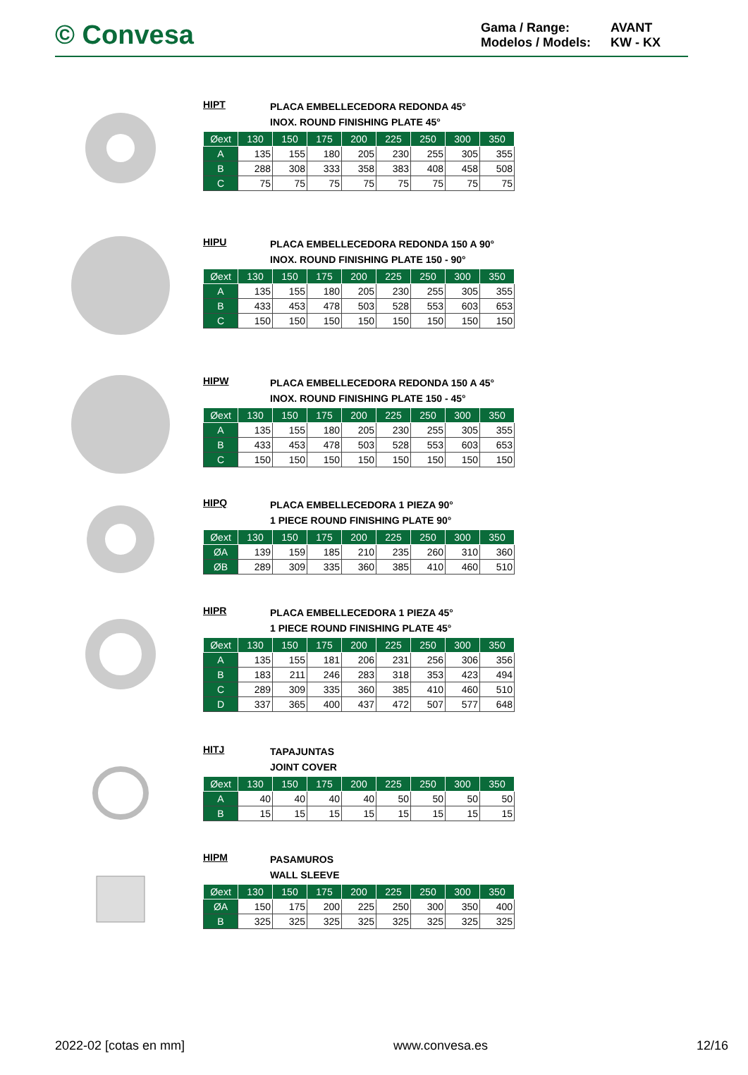© Convesa
Gama / Range: AVANT Modelos / Models: KW - KX
HIPT
PLACA EMBELLECEDORA REDONDA 45°
INOX. ROUND FINISHING PLATE 45°
| Øext | 130 | 150 | 175 | 200 | 225 | 250 | 300 | 350 |
| --- | --- | --- | --- | --- | --- | --- | --- | --- |
| A | 135 | 155 | 180 | 205 | 230 | 255 | 305 | 355 |
| B | 288 | 308 | 333 | 358 | 383 | 408 | 458 | 508 |
| C | 75 | 75 | 75 | 75 | 75 | 75 | 75 | 75 |
HIPU
PLACA EMBELLECEDORA REDONDA 150 A 90°
INOX. ROUND FINISHING PLATE 150 - 90°
| Øext | 130 | 150 | 175 | 200 | 225 | 250 | 300 | 350 |
| --- | --- | --- | --- | --- | --- | --- | --- | --- |
| A | 135 | 155 | 180 | 205 | 230 | 255 | 305 | 355 |
| B | 433 | 453 | 478 | 503 | 528 | 553 | 603 | 653 |
| C | 150 | 150 | 150 | 150 | 150 | 150 | 150 | 150 |
HIPW
PLACA EMBELLECEDORA REDONDA 150 A 45°
INOX. ROUND FINISHING PLATE 150 - 45°
| Øext | 130 | 150 | 175 | 200 | 225 | 250 | 300 | 350 |
| --- | --- | --- | --- | --- | --- | --- | --- | --- |
| A | 135 | 155 | 180 | 205 | 230 | 255 | 305 | 355 |
| B | 433 | 453 | 478 | 503 | 528 | 553 | 603 | 653 |
| C | 150 | 150 | 150 | 150 | 150 | 150 | 150 | 150 |
HIPQ
PLACA EMBELLECEDORA 1 PIEZA 90°
1 PIECE ROUND FINISHING PLATE 90°
| Øext | 130 | 150 | 175 | 200 | 225 | 250 | 300 | 350 |
| --- | --- | --- | --- | --- | --- | --- | --- | --- |
| ØA | 139 | 159 | 185 | 210 | 235 | 260 | 310 | 360 |
| ØB | 289 | 309 | 335 | 360 | 385 | 410 | 460 | 510 |
HIPR
PLACA EMBELLECEDORA 1 PIEZA 45°
1 PIECE ROUND FINISHING PLATE 45°
| Øext | 130 | 150 | 175 | 200 | 225 | 250 | 300 | 350 |
| --- | --- | --- | --- | --- | --- | --- | --- | --- |
| A | 135 | 155 | 181 | 206 | 231 | 256 | 306 | 356 |
| B | 183 | 211 | 246 | 283 | 318 | 353 | 423 | 494 |
| C | 289 | 309 | 335 | 360 | 385 | 410 | 460 | 510 |
| D | 337 | 365 | 400 | 437 | 472 | 507 | 577 | 648 |
HITJ
TAPAJUNTAS
JOINT COVER
| Øext | 130 | 150 | 175 | 200 | 225 | 250 | 300 | 350 |
| --- | --- | --- | --- | --- | --- | --- | --- | --- |
| A | 40 | 40 | 40 | 40 | 50 | 50 | 50 | 50 |
| B | 15 | 15 | 15 | 15 | 15 | 15 | 15 | 15 |
HIPM
PASAMUROS
WALL SLEEVE
| Øext | 130 | 150 | 175 | 200 | 225 | 250 | 300 | 350 |
| --- | --- | --- | --- | --- | --- | --- | --- | --- |
| ØA | 150 | 175 | 200 | 225 | 250 | 300 | 350 | 400 |
| B | 325 | 325 | 325 | 325 | 325 | 325 | 325 | 325 |
2022-02 [cotas en mm] www.convesa.es 12/16